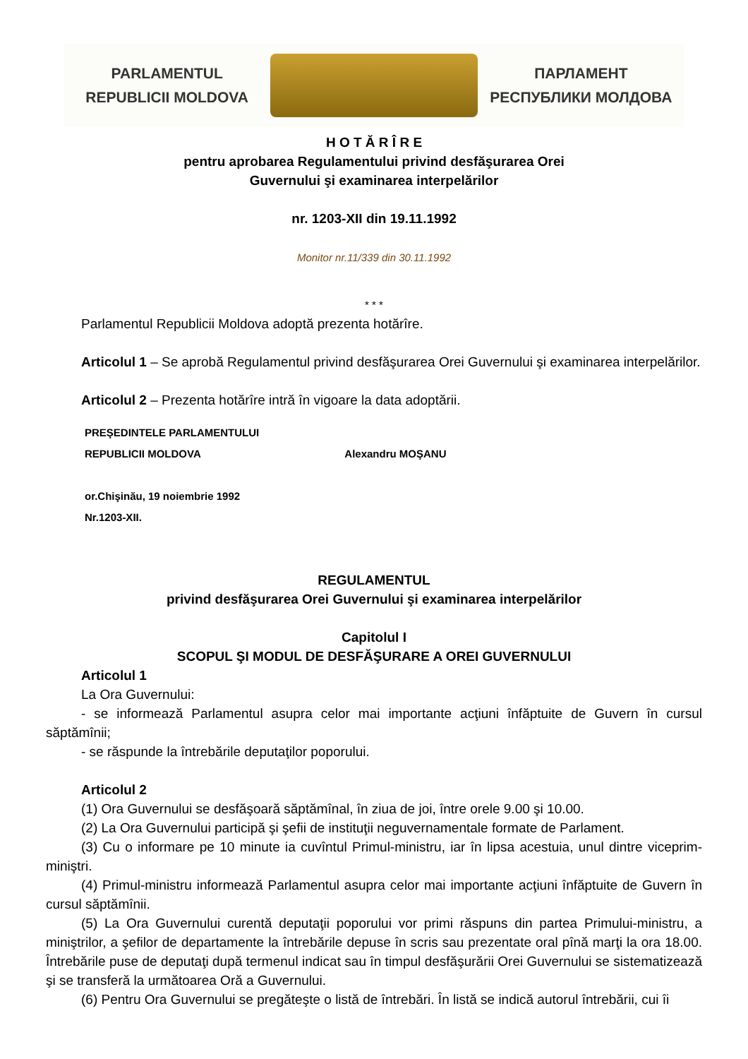PARLAMENTUL
REPUBLICII MOLDOVA
ПАРЛАМЕНТ
РЕСПУБЛИКИ МОЛДОВА
H O T Ă R Î R E
pentru aprobarea Regulamentului privind desfăşurarea Orei
Guvernului şi examinarea interpelărilor
nr. 1203-XII din 19.11.1992
Monitor nr.11/339 din 30.11.1992
* * *
Parlamentul Republicii Moldova adoptă prezenta hotărîre.
Articolul 1 – Se aprobă Regulamentul privind desfăşurarea Orei Guvernului şi examinarea interpelărilor.
Articolul 2 – Prezenta hotărîre intră în vigoare la data adoptării.
PREŞEDINTELE PARLAMENTULUI
REPUBLICII MOLDOVA Alexandru MOŞANU
or.Chişinău, 19 noiembrie 1992
Nr.1203-XII.
REGULAMENTUL
privind desfăşurarea Orei Guvernului şi examinarea interpelărilor
Capitolul I
SCOPUL ŞI MODUL DE DESFĂŞURARE A OREI GUVERNULUI
Articolul 1
La Ora Guvernului:
- se informează Parlamentul asupra celor mai importante acţiuni înfăptuite de Guvern în cursul săptămînii;
- se răspunde la întrebările deputaţilor poporului.
Articolul 2
(1) Ora Guvernului se desfăşoară săptămînal, în ziua de joi, între orele 9.00 şi 10.00.
(2) La Ora Guvernului participă şi şefii de instituţii neguvernamentale formate de Parlament.
(3) Cu o informare pe 10 minute ia cuvîntul Primul-ministru, iar în lipsa acestuia, unul dintre viceprim-miniştri.
(4) Primul-ministru informează Parlamentul asupra celor mai importante acţiuni înfăptuite de Guvern în cursul săptămînii.
(5) La Ora Guvernului curentă deputaţii poporului vor primi răspuns din partea Primului-ministru, a miniştrilor, a şefilor de departamente la întrebările depuse în scris sau prezentate oral pînă marţi la ora 18.00. Întrebările puse de deputaţi după termenul indicat sau în timpul desfăşurării Orei Guvernului se sistematizează şi se transferă la următoarea Oră a Guvernului.
(6) Pentru Ora Guvernului se pregăteşte o listă de întrebări. În listă se indică autorul întrebării, cui îi